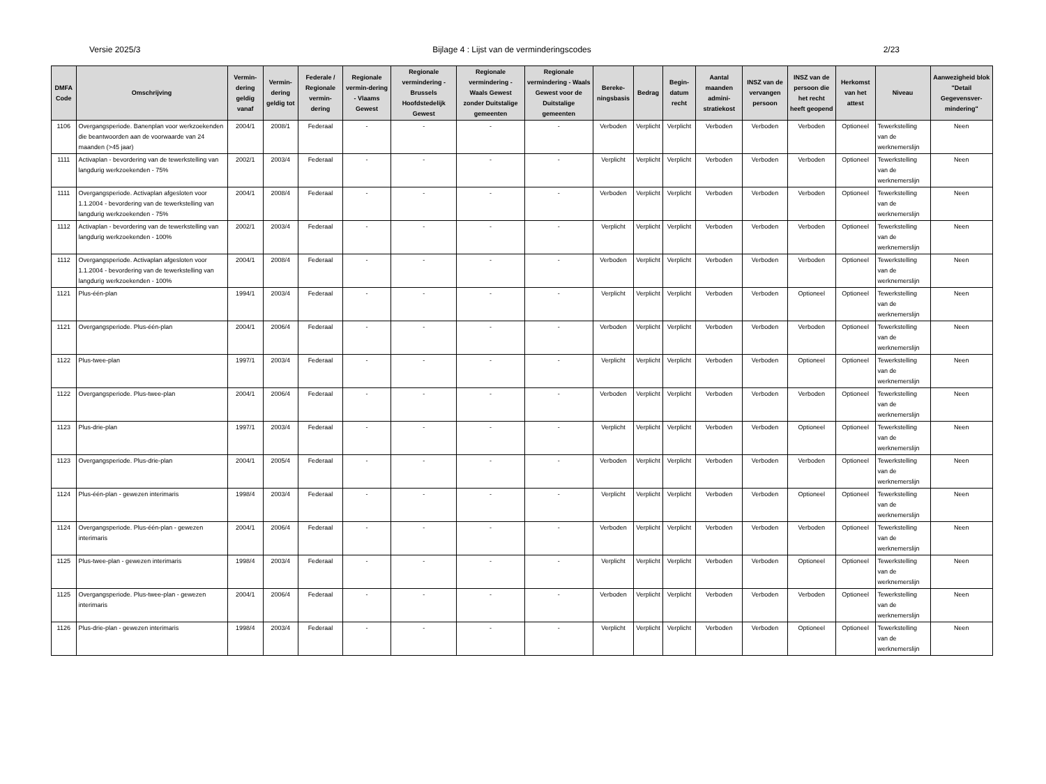Versie 2025/3 Bijlage 4 : Lijst van de verminderingscodes 2/23
| DMFA Code | Omschrijving | Vermin-dering geldig vanaf | Vermin-dering geldig tot | Federale / Regionale vermin-dering | Regionale vermin-dering - Vlaams Gewest | Regionale vermindering - Brussels Hoofdstedelijk Gewest | Regionale vermindering - Waals Gewest zonder Duitstalige gemeenten | Regionale vermindering - Waals Gewest voor de Duitstalige gemeenten | Bereke-ningsbasis | Bedrag | Begin-datum recht | Aantal maanden admini-stratiekost | INSZ van de vervangen persoon | INSZ van de persoon die het recht heeft geopend | Herkomst van het attest | Niveau | Aanwezigheid blok "Detail Gegevensver-mindering" |
| --- | --- | --- | --- | --- | --- | --- | --- | --- | --- | --- | --- | --- | --- | --- | --- | --- | --- |
| 1106 | Overgangsperiode. Banenplan voor werkzoekenden die beantwoorden aan de voorwaarde van 24 maanden (>45 jaar) | 2004/1 | 2008/1 | Federaal | - | - | - | - | Verboden | Verplicht | Verplicht | Verboden | Verboden | Verboden | Optioneel | Tewerkstelling van de werknemerslijn | Neen |
| 1111 | Activaplan - bevordering van de tewerkstelling van langdurig werkzoekenden - 75% | 2002/1 | 2003/4 | Federaal | - | - | - | - | Verplicht | Verplicht | Verplicht | Verboden | Verboden | Verboden | Optioneel | Tewerkstelling van de werknemerslijn | Neen |
| 1111 | Overgangsperiode. Activaplan afgesloten voor 1.1.2004 - bevordering van de tewerkstelling van langdurig werkzoekenden - 75% | 2004/1 | 2008/4 | Federaal | - | - | - | - | Verboden | Verplicht | Verplicht | Verboden | Verboden | Verboden | Optioneel | Tewerkstelling van de werknemerslijn | Neen |
| 1112 | Activaplan - bevordering van de tewerkstelling van langdurig werkzoekenden - 100% | 2002/1 | 2003/4 | Federaal | - | - | - | - | Verplicht | Verplicht | Verplicht | Verboden | Verboden | Verboden | Optioneel | Tewerkstelling van de werknemerslijn | Neen |
| 1112 | Overgangsperiode. Activaplan afgesloten voor 1.1.2004 - bevordering van de tewerkstelling van langdurig werkzoekenden - 100% | 2004/1 | 2008/4 | Federaal | - | - | - | - | Verboden | Verplicht | Verplicht | Verboden | Verboden | Verboden | Optioneel | Tewerkstelling van de werknemerslijn | Neen |
| 1121 | Plus-één-plan | 1994/1 | 2003/4 | Federaal | - | - | - | - | Verplicht | Verplicht | Verplicht | Verboden | Verboden | Optioneel | Optioneel | Tewerkstelling van de werknemerslijn | Neen |
| 1121 | Overgangsperiode. Plus-één-plan | 2004/1 | 2006/4 | Federaal | - | - | - | - | Verboden | Verplicht | Verplicht | Verboden | Verboden | Verboden | Optioneel | Tewerkstelling van de werknemerslijn | Neen |
| 1122 | Plus-twee-plan | 1997/1 | 2003/4 | Federaal | - | - | - | - | Verplicht | Verplicht | Verplicht | Verboden | Verboden | Optioneel | Optioneel | Tewerkstelling van de werknemerslijn | Neen |
| 1122 | Overgangsperiode. Plus-twee-plan | 2004/1 | 2006/4 | Federaal | - | - | - | - | Verboden | Verplicht | Verplicht | Verboden | Verboden | Verboden | Optioneel | Tewerkstelling van de werknemerslijn | Neen |
| 1123 | Plus-drie-plan | 1997/1 | 2003/4 | Federaal | - | - | - | - | Verplicht | Verplicht | Verplicht | Verboden | Verboden | Optioneel | Optioneel | Tewerkstelling van de werknemerslijn | Neen |
| 1123 | Overgangsperiode. Plus-drie-plan | 2004/1 | 2005/4 | Federaal | - | - | - | - | Verboden | Verplicht | Verplicht | Verboden | Verboden | Verboden | Optioneel | Tewerkstelling van de werknemerslijn | Neen |
| 1124 | Plus-één-plan - gewezen interimaris | 1998/4 | 2003/4 | Federaal | - | - | - | - | Verplicht | Verplicht | Verplicht | Verboden | Verboden | Optioneel | Optioneel | Tewerkstelling van de werknemerslijn | Neen |
| 1124 | Overgangsperiode. Plus-één-plan - gewezen interimaris | 2004/1 | 2006/4 | Federaal | - | - | - | - | Verboden | Verplicht | Verplicht | Verboden | Verboden | Verboden | Optioneel | Tewerkstelling van de werknemerslijn | Neen |
| 1125 | Plus-twee-plan - gewezen interimaris | 1998/4 | 2003/4 | Federaal | - | - | - | - | Verplicht | Verplicht | Verplicht | Verboden | Verboden | Optioneel | Optioneel | Tewerkstelling van de werknemerslijn | Neen |
| 1125 | Overgangsperiode. Plus-twee-plan - gewezen interimaris | 2004/1 | 2006/4 | Federaal | - | - | - | - | Verboden | Verplicht | Verplicht | Verboden | Verboden | Verboden | Optioneel | Tewerkstelling van de werknemerslijn | Neen |
| 1126 | Plus-drie-plan - gewezen interimaris | 1998/4 | 2003/4 | Federaal | - | - | - | - | Verplicht | Verplicht | Verplicht | Verboden | Verboden | Optioneel | Optioneel | Tewerkstelling van de werknemerslijn | Neen |